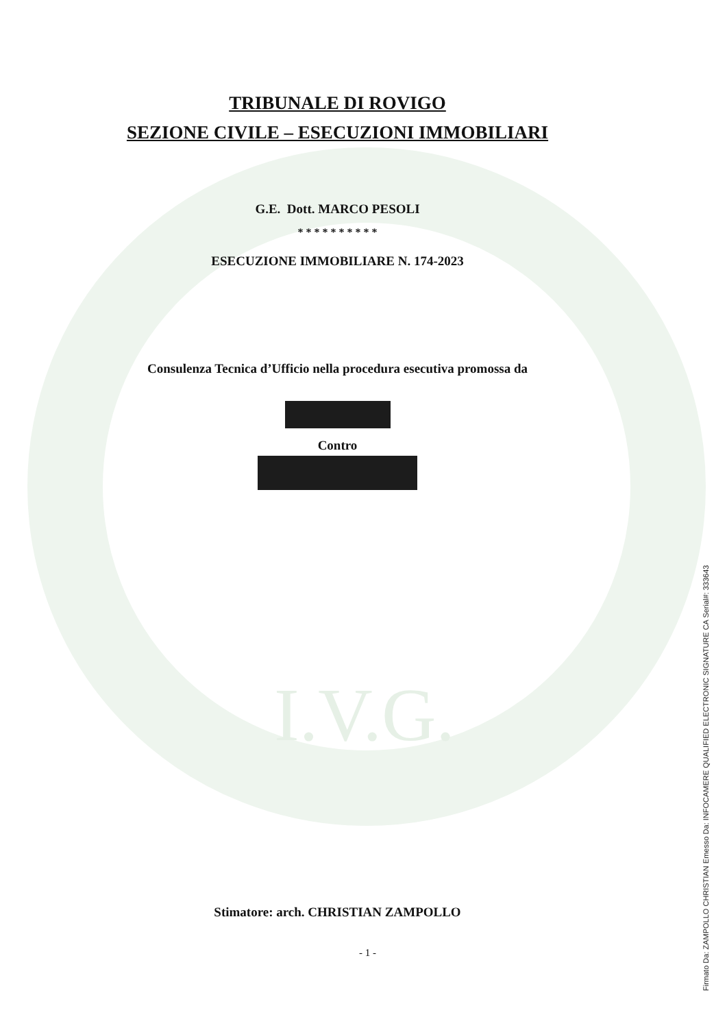I.V.G.
TRIBUNALE DI ROVIGO
SEZIONE CIVILE – ESECUZIONI IMMOBILIARI
G.E. Dott. MARCO PESOLI
* * * * * * * * * *
ESECUZIONE IMMOBILIARE N. 174-2023
Consulenza Tecnica d’Ufficio nella procedura esecutiva promossa da
Contro
Stimatore: arch. CHRISTIAN ZAMPOLLO
- 1 -
Firmato Da: ZAMPOLLO CHRISTIAN Emesso Da: INFOCAMERE QUALIFIED ELECTRONIC SIGNATURE CA Serial#: 333643